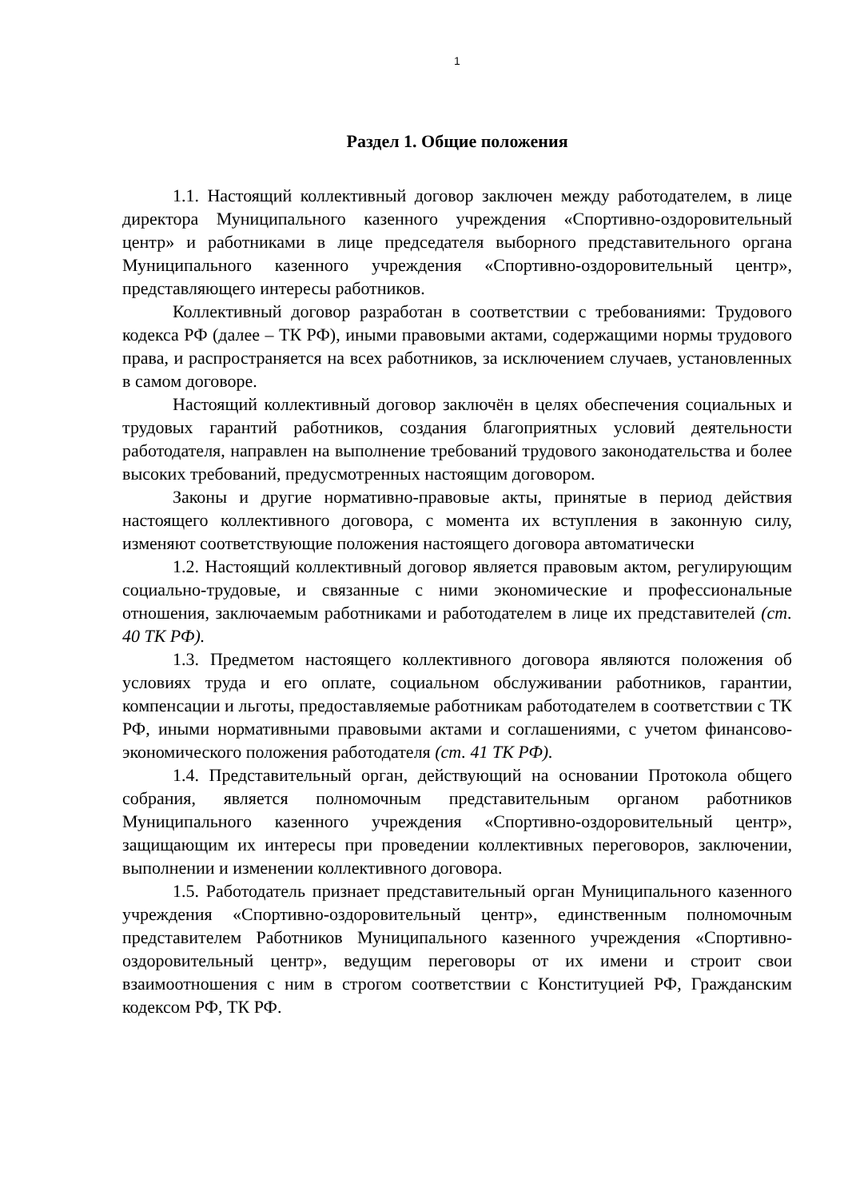1
Раздел 1. Общие положения
1.1. Настоящий коллективный договор заключен между работодателем, в лице директора Муниципального казенного учреждения «Спортивно-оздоровительный центр» и работниками в лице председателя выборного представительного органа Муниципального казенного учреждения «Спортивно-оздоровительный центр», представляющего интересы работников.
Коллективный договор разработан в соответствии с требованиями: Трудового кодекса РФ (далее – ТК РФ), иными правовыми актами, содержащими нормы трудового права, и распространяется на всех работников, за исключением случаев, установленных в самом договоре.
Настоящий коллективный договор заключён в целях обеспечения социальных и трудовых гарантий работников, создания благоприятных условий деятельности работодателя, направлен на выполнение требований трудового законодательства и более высоких требований, предусмотренных настоящим договором.
Законы и другие нормативно-правовые акты, принятые в период действия настоящего коллективного договора, с момента их вступления в законную силу, изменяют соответствующие положения настоящего договора автоматически
1.2. Настоящий коллективный договор является правовым актом, регулирующим социально-трудовые, и связанные с ними экономические и профессиональные отношения, заключаемым работниками и работодателем в лице их представителей (ст. 40 ТК РФ).
1.3. Предметом настоящего коллективного договора являются положения об условиях труда и его оплате, социальном обслуживании работников, гарантии, компенсации и льготы, предоставляемые работникам работодателем в соответствии с ТК РФ, иными нормативными правовыми актами и соглашениями, с учетом финансово-экономического положения работодателя (ст. 41 ТК РФ).
1.4. Представительный орган, действующий на основании Протокола общего собрания, является полномочным представительным органом работников Муниципального казенного учреждения «Спортивно-оздоровительный центр», защищающим их интересы при проведении коллективных переговоров, заключении, выполнении и изменении коллективного договора.
1.5. Работодатель признает представительный орган Муниципального казенного учреждения «Спортивно-оздоровительный центр», единственным полномочным представителем Работников Муниципального казенного учреждения «Спортивно-оздоровительный центр», ведущим переговоры от их имени и строит свои взаимоотношения с ним в строгом соответствии с Конституцией РФ, Гражданским кодексом РФ, ТК РФ.